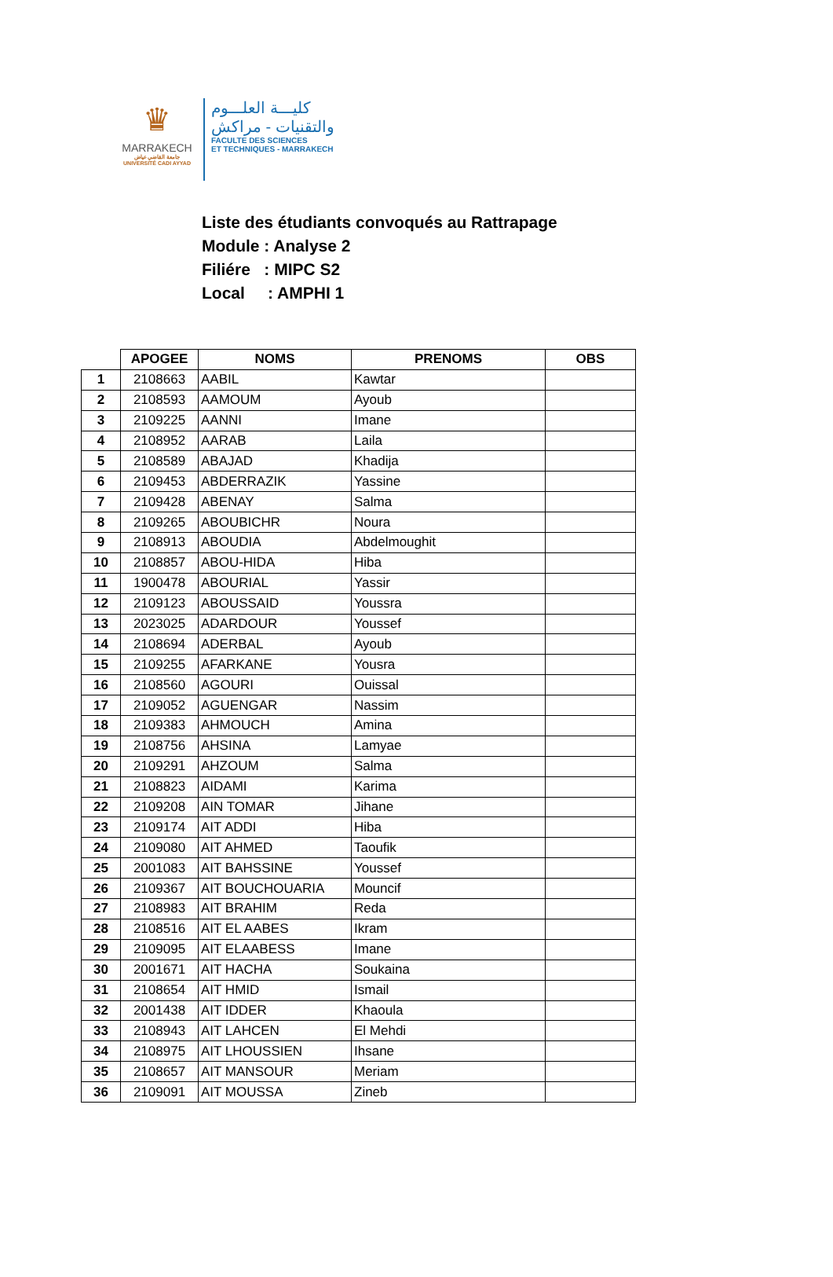♛
MARRAKECH
جامعة القاضي عياض
UNIVERSITÉ CADI AYYAD
كليـــة العلـــوم
والتقنيات - مراكش
FACULTE DES SCIENCES
ET TECHNIQUES - MARRAKECH
Liste des étudiants convoqués au Rattrapage
Module : Analyse 2
Filiére : MIPC S2
Local : AMPHI 1
| | APOGEE | NOMS | PRENOMS | OBS |
| 1 | 2108663 | AABIL | Kawtar | |
| 2 | 2108593 | AAMOUM | Ayoub | |
| 3 | 2109225 | AANNI | Imane | |
| 4 | 2108952 | AARAB | Laila | |
| 5 | 2108589 | ABAJAD | Khadija | |
| 6 | 2109453 | ABDERRAZIK | Yassine | |
| 7 | 2109428 | ABENAY | Salma | |
| 8 | 2109265 | ABOUBICHR | Noura | |
| 9 | 2108913 | ABOUDIA | Abdelmoughit | |
| 10 | 2108857 | ABOU-HIDA | Hiba | |
| 11 | 1900478 | ABOURIAL | Yassir | |
| 12 | 2109123 | ABOUSSAID | Youssra | |
| 13 | 2023025 | ADARDOUR | Youssef | |
| 14 | 2108694 | ADERBAL | Ayoub | |
| 15 | 2109255 | AFARKANE | Yousra | |
| 16 | 2108560 | AGOURI | Ouissal | |
| 17 | 2109052 | AGUENGAR | Nassim | |
| 18 | 2109383 | AHMOUCH | Amina | |
| 19 | 2108756 | AHSINA | Lamyae | |
| 20 | 2109291 | AHZOUM | Salma | |
| 21 | 2108823 | AIDAMI | Karima | |
| 22 | 2109208 | AIN TOMAR | Jihane | |
| 23 | 2109174 | AIT ADDI | Hiba | |
| 24 | 2109080 | AIT AHMED | Taoufik | |
| 25 | 2001083 | AIT BAHSSINE | Youssef | |
| 26 | 2109367 | AIT BOUCHOUARIA | Mouncif | |
| 27 | 2108983 | AIT BRAHIM | Reda | |
| 28 | 2108516 | AIT EL AABES | Ikram | |
| 29 | 2109095 | AIT ELAABESS | Imane | |
| 30 | 2001671 | AIT HACHA | Soukaina | |
| 31 | 2108654 | AIT HMID | Ismail | |
| 32 | 2001438 | AIT IDDER | Khaoula | |
| 33 | 2108943 | AIT LAHCEN | El Mehdi | |
| 34 | 2108975 | AIT LHOUSSIEN | Ihsane | |
| 35 | 2108657 | AIT MANSOUR | Meriam | |
| 36 | 2109091 | AIT MOUSSA | Zineb | |